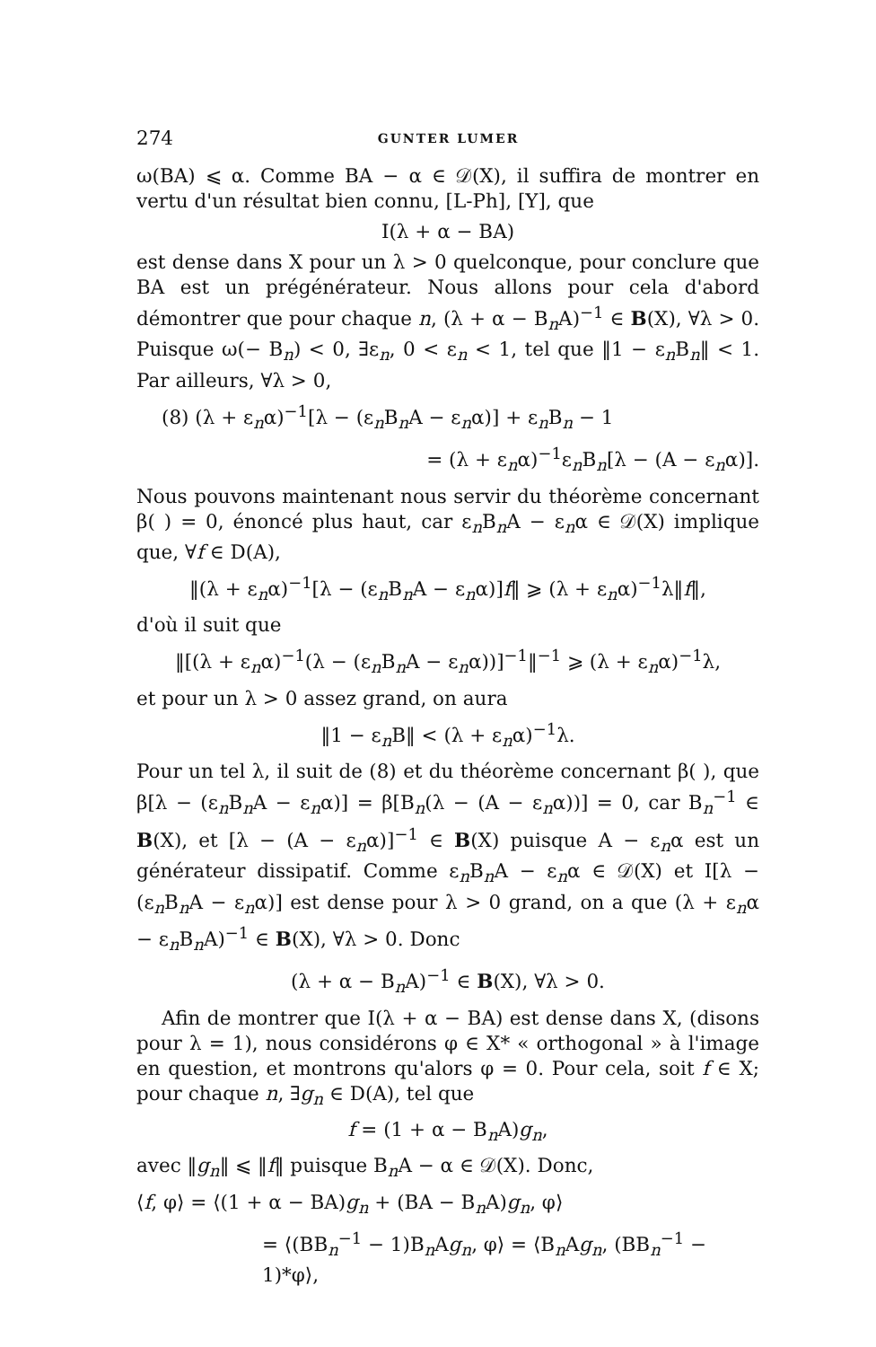274 GUNTER LUMER
ω(BA) ⩽ α. Comme BA − α ∈ 𝒟(X), il suffira de montrer en vertu d'un résultat bien connu, [L-Ph], [Y], que
I(λ + α − BA)
est dense dans X pour un λ > 0 quelconque, pour conclure que BA est un prégénérateur. Nous allons pour cela d'abord démontrer que pour chaque n, (λ + α − B<sub>n</sub>A)<sup>−1</sup> ∈ B(X), ∀λ > 0. Puisque ω(− B<sub>n</sub>) < 0, ∃ε<sub>n</sub>, 0 < ε<sub>n</sub> < 1, tel que ‖1 − ε<sub>n</sub>B<sub>n</sub>‖ < 1. Par ailleurs, ∀λ > 0,
(8) (λ + ε<sub>n</sub>α)<sup>−1</sup>[λ − (ε<sub>n</sub>B<sub>n</sub>A − ε<sub>n</sub>α)] + ε<sub>n</sub>B<sub>n</sub> − 1
= (λ + ε<sub>n</sub>α)<sup>−1</sup>ε<sub>n</sub>B<sub>n</sub>[λ − (A − ε<sub>n</sub>α)].
Nous pouvons maintenant nous servir du théorème concernant β( ) = 0, énoncé plus haut, car ε<sub>n</sub>B<sub>n</sub>A − ε<sub>n</sub>α ∈ 𝒟(X) implique que, ∀f ∈ D(A),
‖(λ + ε<sub>n</sub>α)<sup>−1</sup>[λ − (ε<sub>n</sub>B<sub>n</sub>A − ε<sub>n</sub>α)]f‖ ⩾ (λ + ε<sub>n</sub>α)<sup>−1</sup>λ‖f‖,
d'où il suit que
‖[(λ + ε<sub>n</sub>α)<sup>−1</sup>(λ − (ε<sub>n</sub>B<sub>n</sub>A − ε<sub>n</sub>α))]<sup>−1</sup>‖<sup>−1</sup> ⩾ (λ + ε<sub>n</sub>α)<sup>−1</sup>λ,
et pour un λ > 0 assez grand, on aura
‖1 − ε<sub>n</sub>B‖ < (λ + ε<sub>n</sub>α)<sup>−1</sup>λ.
Pour un tel λ, il suit de (8) et du théorème concernant β( ), que β[λ − (ε<sub>n</sub>B<sub>n</sub>A − ε<sub>n</sub>α)] = β[B<sub>n</sub>(λ − (A − ε<sub>n</sub>α))] = 0, car B<sub>n</sub><sup>−1</sup> ∈ B(X), et [λ − (A − ε<sub>n</sub>α)]<sup>−1</sup> ∈ B(X) puisque A − ε<sub>n</sub>α est un générateur dissipatif. Comme ε<sub>n</sub>B<sub>n</sub>A − ε<sub>n</sub>α ∈ 𝒟(X) et I[λ − (ε<sub>n</sub>B<sub>n</sub>A − ε<sub>n</sub>α)] est dense pour λ > 0 grand, on a que (λ + ε<sub>n</sub>α − ε<sub>n</sub>B<sub>n</sub>A)<sup>−1</sup> ∈ B(X), ∀λ > 0. Donc
(λ + α − B<sub>n</sub>A)<sup>−1</sup> ∈ B(X), ∀λ > 0.
Afin de montrer que I(λ + α − BA) est dense dans X, (disons pour λ = 1), nous considérons φ ∈ X* « orthogonal » à l'image en question, et montrons qu'alors φ = 0. Pour cela, soit f ∈ X; pour chaque n, ∃g<sub>n</sub> ∈ D(A), tel que
f = (1 + α − B<sub>n</sub>A)g<sub>n</sub>,
avec ‖g<sub>n</sub>‖ ⩽ ‖f‖ puisque B<sub>n</sub>A − α ∈ 𝒟(X). Donc,
⟨f, φ⟩ = ⟨(1 + α − BA)g<sub>n</sub> + (BA − B<sub>n</sub>A)g<sub>n</sub>, φ⟩
= ⟨(BB<sub>n</sub><sup>−1</sup> − 1)B<sub>n</sub>Ag<sub>n</sub>, φ⟩ = ⟨B<sub>n</sub>Ag<sub>n</sub>, (BB<sub>n</sub><sup>−1</sup> − 1)*φ⟩,